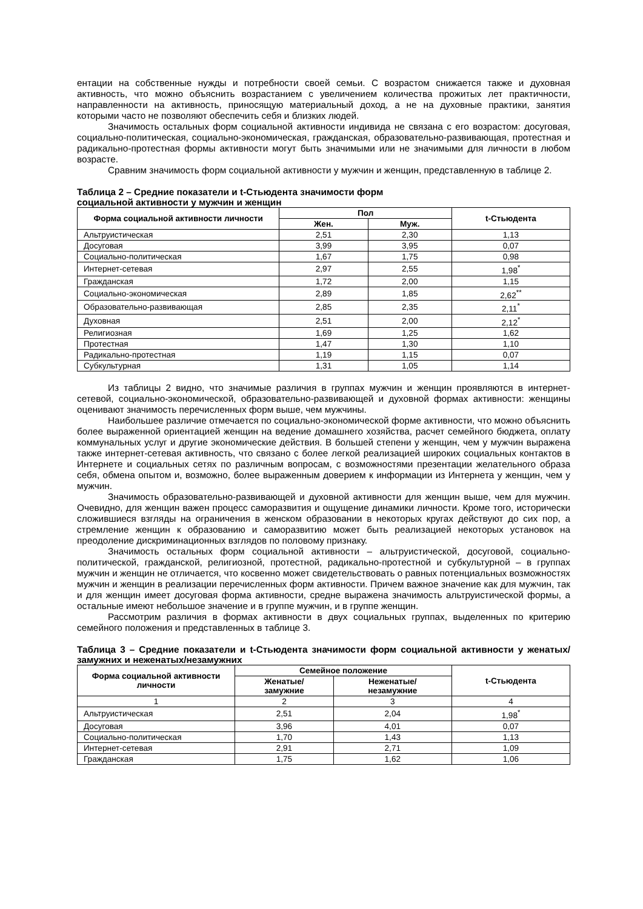ентации на собственные нужды и потребности своей семьи. С возрастом снижается также и духовная активность, что можно объяснить возрастанием с увеличением количества прожитых лет практичности, направленности на активность, приносящую материальный доход, а не на духовные практики, занятия которыми часто не позволяют обеспечить себя и близких людей.
Значимость остальных форм социальной активности индивида не связана с его возрастом: досуговая, социально-политическая, социально-экономическая, гражданская, образовательно-развивающая, протестная и радикально-протестная формы активности могут быть значимыми или не значимыми для личности в любом возрасте.
Сравним значимость форм социальной активности у мужчин и женщин, представленную в таблице 2.
Таблица 2 – Средние показатели и t-Стьюдента значимости форм
социальной активности у мужчин и женщин
| Форма социальной активности личности | Пол | | t-Стьюдента |
| --- | --- | --- | --- |
| | Жен. | Муж. | |
| Альтруистическая | 2,51 | 2,30 | 1,13 |
| Досуговая | 3,99 | 3,95 | 0,07 |
| Социально-политическая | 1,67 | 1,75 | 0,98 |
| Интернет-сетевая | 2,97 | 2,55 | 1,98<sup>*</sup> |
| Гражданская | 1,72 | 2,00 | 1,15 |
| Социально-экономическая | 2,89 | 1,85 | 2,62<sup>**</sup> |
| Образовательно-развивающая | 2,85 | 2,35 | 2,11<sup>*</sup> |
| Духовная | 2,51 | 2,00 | 2,12<sup>*</sup> |
| Религиозная | 1,69 | 1,25 | 1,62 |
| Протестная | 1,47 | 1,30 | 1,10 |
| Радикально-протестная | 1,19 | 1,15 | 0,07 |
| Субкультурная | 1,31 | 1,05 | 1,14 |
Из таблицы 2 видно, что значимые различия в группах мужчин и женщин проявляются в интернет-сетевой, социально-экономической, образовательно-развивающей и духовной формах активности: женщины оценивают значимость перечисленных форм выше, чем мужчины.
Наибольшее различие отмечается по социально-экономической форме активности, что можно объяснить более выраженной ориентацией женщин на ведение домашнего хозяйства, расчет семейного бюджета, оплату коммунальных услуг и другие экономические действия. В большей степени у женщин, чем у мужчин выражена также интернет-сетевая активность, что связано с более легкой реализацией широких социальных контактов в Интернете и социальных сетях по различным вопросам, с возможностями презентации желательного образа себя, обмена опытом и, возможно, более выраженным доверием к информации из Интернета у женщин, чем у мужчин.
Значимость образовательно-развивающей и духовной активности для женщин выше, чем для мужчин. Очевидно, для женщин важен процесс саморазвития и ощущение динамики личности. Кроме того, исторически сложившиеся взгляды на ограничения в женском образовании в некоторых кругах действуют до сих пор, а стремление женщин к образованию и саморазвитию может быть реализацией некоторых установок на преодоление дискриминационных взглядов по половому признаку.
Значимость остальных форм социальной активности – альтруистической, досуговой, социально-политической, гражданской, религиозной, протестной, радикально-протестной и субкультурной – в группах мужчин и женщин не отличается, что косвенно может свидетельствовать о равных потенциальных возможностях мужчин и женщин в реализации перечисленных форм активности. Причем важное значение как для мужчин, так и для женщин имеет досуговая форма активности, средне выражена значимость альтруистической формы, а остальные имеют небольшое значение и в группе мужчин, и в группе женщин.
Рассмотрим различия в формах активности в двух социальных группах, выделенных по критерию семейного положения и представленных в таблице 3.
Таблица 3 – Средние показатели и t-Стьюдента значимости форм социальной активности у женатых/замужних и неженатых/незамужних
| Форма социальной активности личности | Семейное положение | | t-Стьюдента |
| --- | --- | --- | --- |
| | Женатые/ замужние | Неженатые/ незамужние | |
| 1 | 2 | 3 | 4 |
| Альтруистическая | 2,51 | 2,04 | 1,98<sup>*</sup> |
| Досуговая | 3,96 | 4,01 | 0,07 |
| Социально-политическая | 1,70 | 1,43 | 1,13 |
| Интернет-сетевая | 2,91 | 2,71 | 1,09 |
| Гражданская | 1,75 | 1,62 | 1,06 |